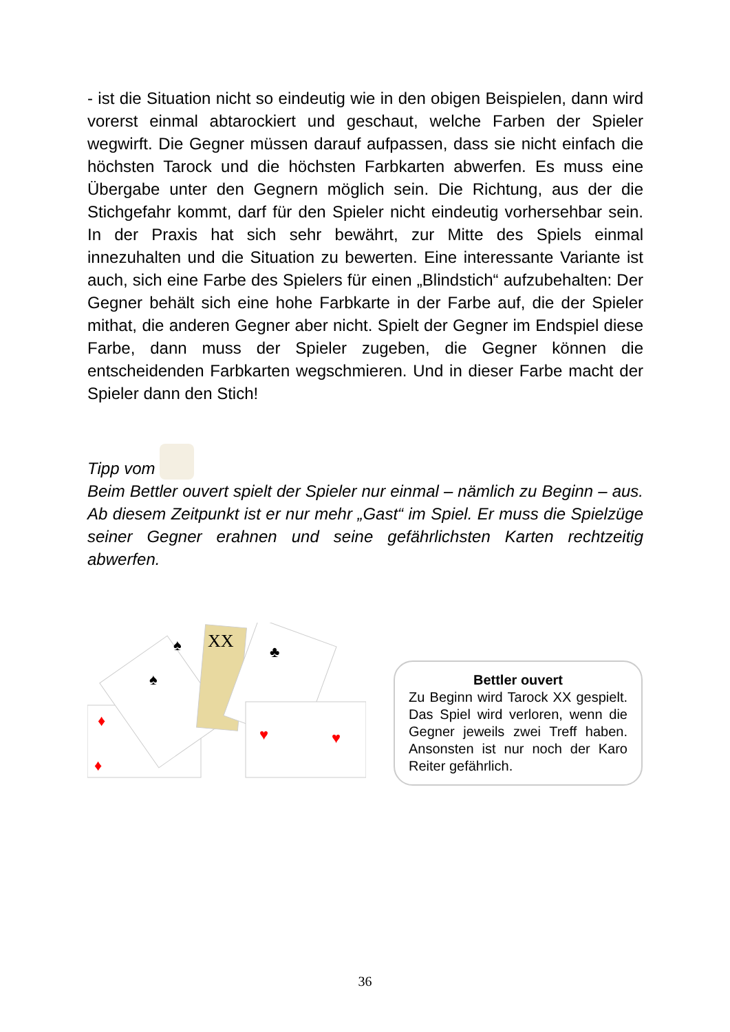- ist die Situation nicht so eindeutig wie in den obigen Beispielen, dann wird vorerst einmal abtarockiert und geschaut, welche Farben der Spieler wegwirft. Die Gegner müssen darauf aufpassen, dass sie nicht einfach die höchsten Tarock und die höchsten Farbkarten abwerfen. Es muss eine Übergabe unter den Gegnern möglich sein. Die Richtung, aus der die Stichgefahr kommt, darf für den Spieler nicht eindeutig vorhersehbar sein. In der Praxis hat sich sehr bewährt, zur Mitte des Spiels einmal innezuhalten und die Situation zu bewerten. Eine interessante Variante ist auch, sich eine Farbe des Spielers für einen „Blindstich“ aufzubehalten: Der Gegner behält sich eine hohe Farbkarte in der Farbe auf, die der Spieler mithat, die anderen Gegner aber nicht. Spielt der Gegner im Endspiel diese Farbe, dann muss der Spieler zugeben, die Gegner können die entscheidenden Farbkarten wegschmieren. Und in dieser Farbe macht der Spieler dann den Stich!
Tipp vom
Beim Bettler ouvert spielt der Spieler nur einmal – nämlich zu Beginn – aus. Ab diesem Zeitpunkt ist er nur mehr „Gast“ im Spiel. Er muss die Spielzüge seiner Gegner erahnen und seine gefährlichsten Karten rechtzeitig abwerfen.
XX
♦
♦
♥
♥
♠
♠
♣
Bettler ouvert
Zu Beginn wird Tarock XX gespielt. Das Spiel wird verloren, wenn die Gegner jeweils zwei Treff haben. Ansonsten ist nur noch der Karo Reiter gefährlich.
36